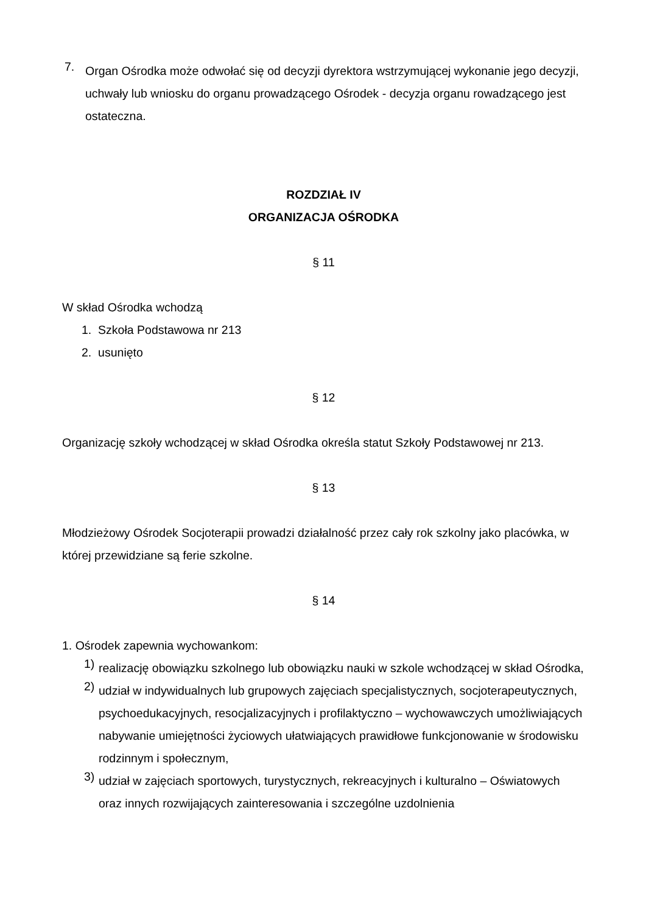7.
Organ Ośrodka może odwołać się od decyzji dyrektora wstrzymującej wykonanie jego decyzji, uchwały lub wniosku do organu prowadzącego Ośrodek - decyzja organu rowadzącego jest ostateczna.
ROZDZIAŁ IV
ORGANIZACJA OŚRODKA
§ 11
W skład Ośrodka wchodzą
1. Szkoła Podstawowa nr 213
2. usunięto
§ 12
Organizację szkoły wchodzącej w skład Ośrodka określa statut Szkoły Podstawowej nr 213.
§ 13
Młodzieżowy Ośrodek Socjoterapii prowadzi działalność przez cały rok szkolny jako placówka, w której przewidziane są ferie szkolne.
§ 14
1. Ośrodek zapewnia wychowankom:
1)
realizację obowiązku szkolnego lub obowiązku nauki w szkole wchodzącej w skład Ośrodka,
2)
udział w indywidualnych lub grupowych zajęciach specjalistycznych, socjoterapeutycznych, psychoedukacyjnych, resocjalizacyjnych i profilaktyczno – wychowawczych umożliwiających nabywanie umiejętności życiowych ułatwiających prawidłowe funkcjonowanie w środowisku rodzinnym i społecznym,
3)
udział w zajęciach sportowych, turystycznych, rekreacyjnych i kulturalno – Oświatowych oraz innych rozwijających zainteresowania i szczególne uzdolnienia